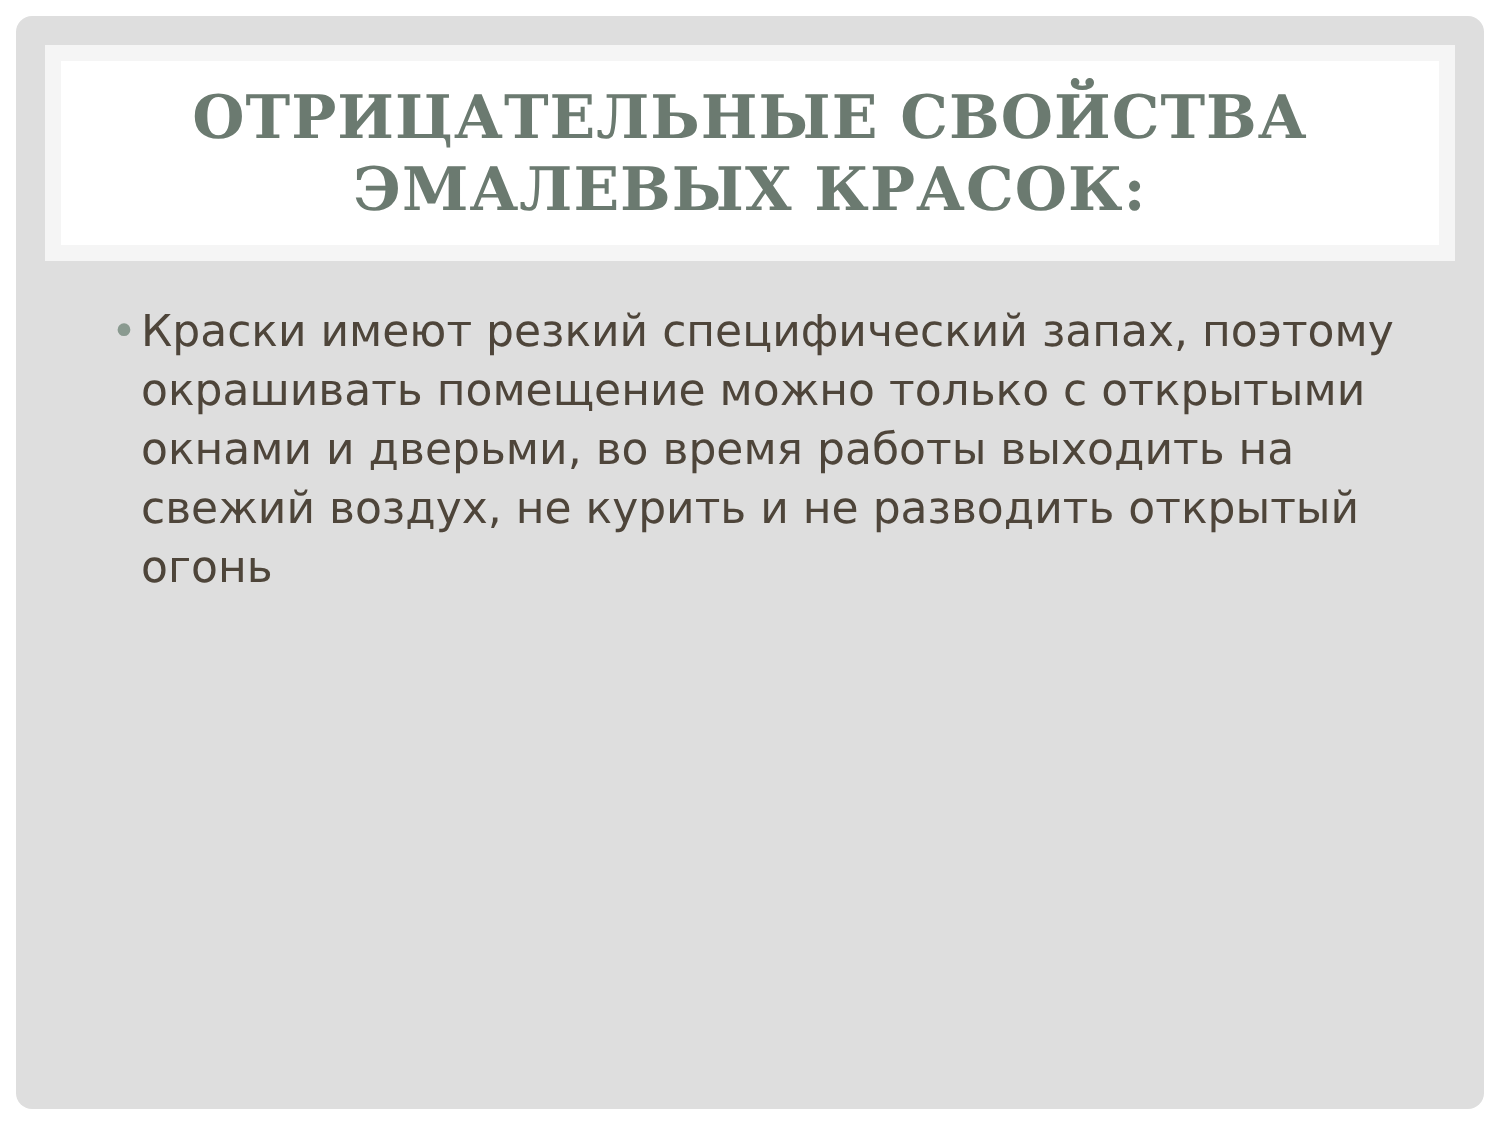ОТРИЦАТЕЛЬНЫЕ СВОЙСТВА
ЭМАЛЕВЫХ КРАСОК:
• Краски имеют резкий специфический запах, поэтому окрашивать помещение можно только с открытыми окнами и дверьми, во время работы выходить на свежий воздух, не курить и не разводить открытый огонь